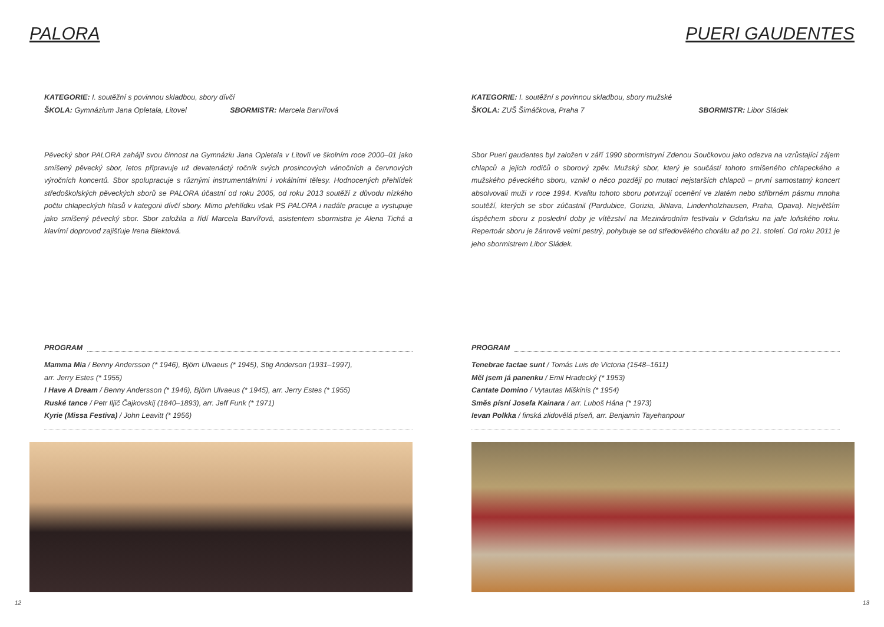PALORA
KATEGORIE: I. soutěžní s povinnou skladbou, sbory dívčí
ŠKOLA: Gymnázium Jana Opletala, Litovel SBORMISTR: Marcela Barvířová
Pěvecký sbor PALORA zahájil svou činnost na Gymnáziu Jana Opletala v Litovli ve školním roce 2000–01 jako smíšený pěvecký sbor, letos připravuje už devatenáctý ročník svých prosincových vánočních a červnových výročních koncertů. Sbor spolupracuje s různými instrumentálními i vokálními tělesy. Hodnocených přehlídek středoškolských pěveckých sborů se PALORA účastní od roku 2005, od roku 2013 soutěží z důvodu nízkého počtu chlapeckých hlasů v kategorii dívčí sbory. Mimo přehlídku však PS PALORA i nadále pracuje a vystupuje jako smíšený pěvecký sbor. Sbor založila a řídí Marcela Barvířová, asistentem sbormistra je Alena Tichá a klavírní doprovod zajišťuje Irena Blektová.
PROGRAM
Mamma Mia / Benny Andersson (* 1946), Björn Ulvaeus (* 1945), Stig Anderson (1931–1997),
arr. Jerry Estes (* 1955)
I Have A Dream / Benny Andersson (* 1946), Björn Ulvaeus (* 1945), arr. Jerry Estes (* 1955)
Ruské tance / Petr Iljič Čajkovskij (1840–1893), arr. Jeff Funk (* 1971)
Kyrie (Missa Festiva) / John Leavitt (* 1956)
12
PUERI GAUDENTES
KATEGORIE: I. soutěžní s povinnou skladbou, sbory mužské
ŠKOLA: ZUŠ Šimáčkova, Praha 7 SBORMISTR: Libor Sládek
Sbor Pueri gaudentes byl založen v září 1990 sbormistryní Zdenou Součkovou jako odezva na vzrůstající zájem chlapců a jejich rodičů o sborový zpěv. Mužský sbor, který je součástí tohoto smíšeného chlapeckého a mužského pěveckého sboru, vznikl o něco později po mutaci nejstarších chlapců – první samostatný koncert absolvovali muži v roce 1994. Kvalitu tohoto sboru potvrzují ocenění ve zlatém nebo stříbrném pásmu mnoha soutěží, kterých se sbor zúčastnil (Pardubice, Gorizia, Jihlava, Lindenholzhausen, Praha, Opava). Největším úspěchem sboru z poslední doby je vítězství na Mezinárodním festivalu v Gdaňsku na jaře loňského roku. Repertoár sboru je žánrově velmi pestrý, pohybuje se od středověkého chorálu až po 21. století. Od roku 2011 je jeho sbormistrem Libor Sládek.
PROGRAM
Tenebrae factae sunt / Tomás Luis de Victoria (1548–1611)
Měl jsem já panenku / Emil Hradecký (* 1953)
Cantate Domino / Vytautas Miškinis (* 1954)
Směs písní Josefa Kainara / arr. Luboš Hána (* 1973)
Ievan Polkka / finská zlidovělá píseň, arr. Benjamin Tayehanpour
13